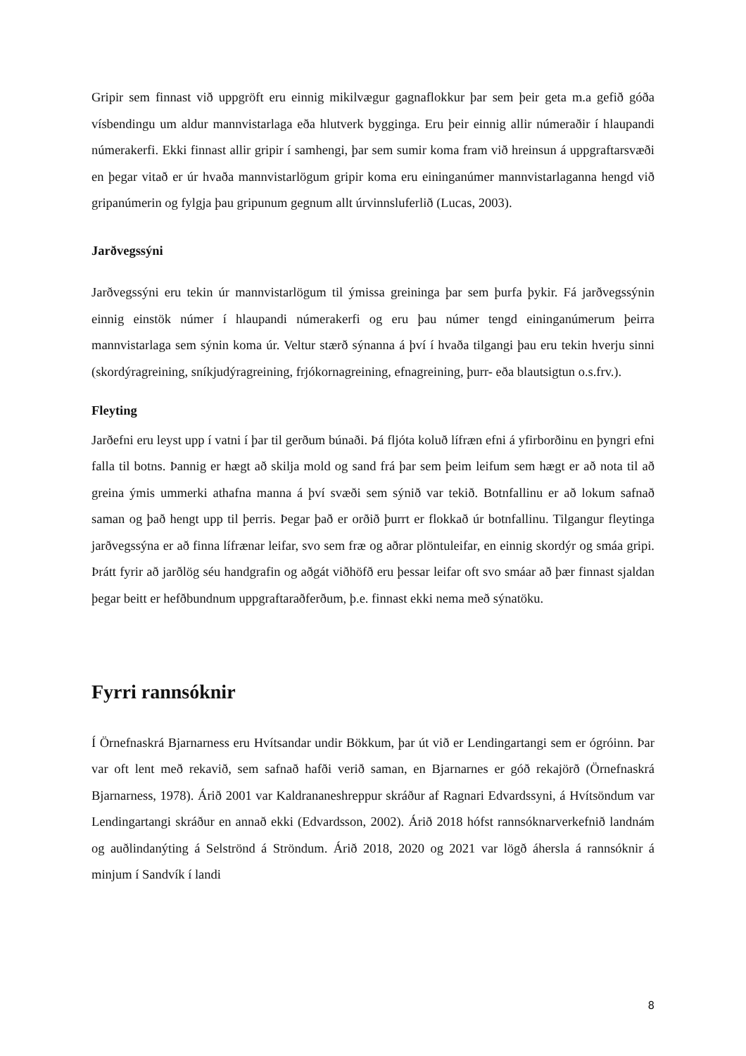Gripir sem finnast við uppgröft eru einnig mikilvægur gagnaflokkur þar sem þeir geta m.a gefið góða vísbendingu um aldur mannvistarlaga eða hlutverk bygginga. Eru þeir einnig allir númeraðir í hlaupandi númerakerfi. Ekki finnast allir gripir í samhengi, þar sem sumir koma fram við hreinsun á uppgraftarsvæði en þegar vitað er úr hvaða mannvistarlögum gripir koma eru eininganúmer mannvistarlaganna hengd við gripanúmerin og fylgja þau gripunum gegnum allt úrvinnsluferlið (Lucas, 2003).
Jarðvegssýni
Jarðvegssýni eru tekin úr mannvistarlögum til ýmissa greininga þar sem þurfa þykir. Fá jarðvegssýnin einnig einstök númer í hlaupandi númerakerfi og eru þau númer tengd eininganúmerum þeirra mannvistarlaga sem sýnin koma úr. Veltur stærð sýnanna á því í hvaða tilgangi þau eru tekin hverju sinni (skordýragreining, sníkjudýragreining, frjókornagreining, efnagreining, þurr- eða blautsigtun o.s.frv.).
Fleyting
Jarðefni eru leyst upp í vatni í þar til gerðum búnaði. Þá fljóta koluð lífræn efni á yfirborðinu en þyngri efni falla til botns. Þannig er hægt að skilja mold og sand frá þar sem þeim leifum sem hægt er að nota til að greina ýmis ummerki athafna manna á því svæði sem sýnið var tekið. Botnfallinu er að lokum safnað saman og það hengt upp til þerris. Þegar það er orðið þurrt er flokkað úr botnfallinu. Tilgangur fleytinga jarðvegssýna er að finna lífrænar leifar, svo sem fræ og aðrar plöntuleifar, en einnig skordýr og smáa gripi. Þrátt fyrir að jarðlög séu handgrafin og aðgát viðhöfð eru þessar leifar oft svo smáar að þær finnast sjaldan þegar beitt er hefðbundnum uppgraftaraðferðum, þ.e. finnast ekki nema með sýnatöku.
Fyrri rannsóknir
Í Örnefnaskrá Bjarnarness eru Hvítsandar undir Bökkum, þar út við er Lendingartangi sem er ógróinn. Þar var oft lent með rekavið, sem safnað hafði verið saman, en Bjarnarnes er góð rekajörð (Örnefnaskrá Bjarnarness, 1978). Árið 2001 var Kaldrananeshreppur skráður af Ragnari Edvardssyni, á Hvítsöndum var Lendingartangi skráður en annað ekki (Edvardsson, 2002). Árið 2018 hófst rannsóknarverkefnið landnám og auðlindanýting á Selströnd á Ströndum. Árið 2018, 2020 og 2021 var lögð áhersla á rannsóknir á minjum í Sandvík í landi
8